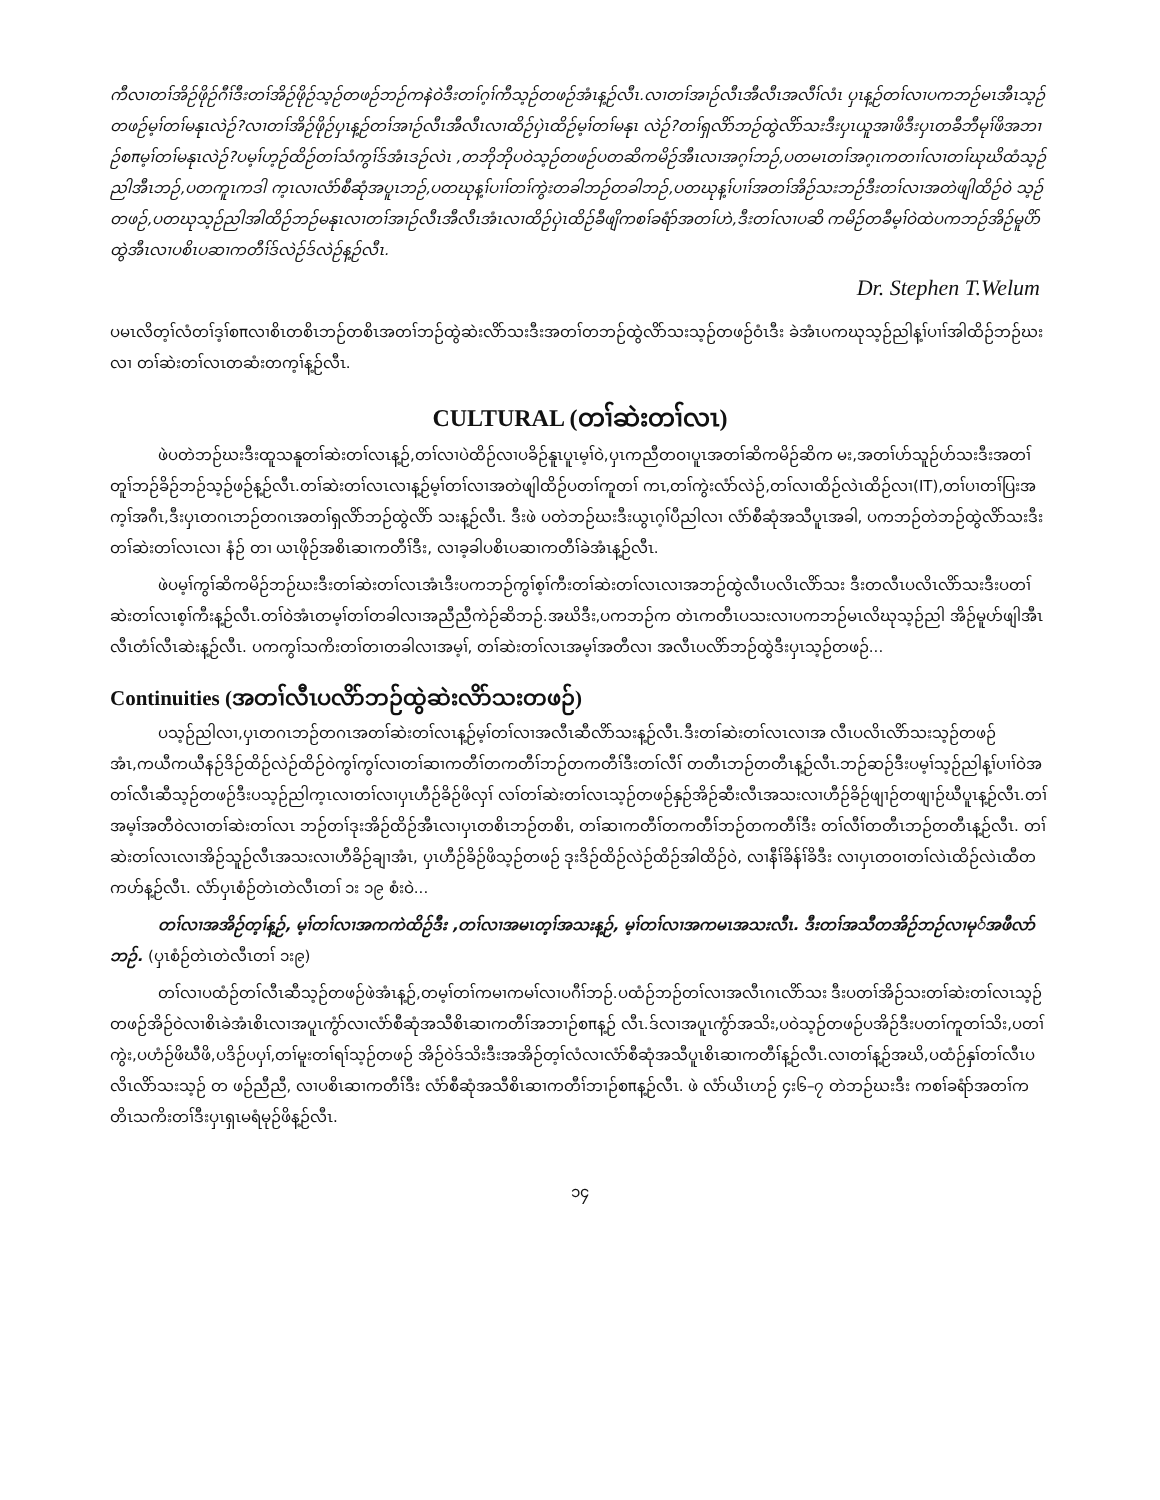ကီလၢတၢ်အိဉ်ဖိုဉ်ဂီၢ်ဒီးတၢ်အိဉ်ဖိုဉ်သ့ဉ်တဖဉ်ဘဉ်ကနဲဝဲဒီးတၢ်ဂ့ၢ်ကီသ့ဉ်တဖဉ်အံၤန့ဉ်လီၤ.လၢတၢ်အၢဉ်လီၤအီလီၤအလီၢ်လံၤ ပှၤန့ဉ်တၢ်လၢပကဘဉ်မၤအီၤသ့ဉ်တဖဉ်မ့ၢ်တၢ်မနုၤလဲဉ်?လၢတၢ်အိဉ်ဖိုဉ်ပှၤန့ဉ်တၢ်အၢဉ်လီၤအီလီၤလၢထိဉ်ပှဲၤထိဉ်မ့ၢ်တၢ်မနုၤ လဲဉ်?တၢ်ရှလိာ်ဘဉ်ထွဲလိာ်သးဒီးပှၤယူအၢဖိဒီးပှၤတခီဘီမုၢ်ဖိအဘၢဉ်စπမ့ၢ်တၢ်မနုၤလဲဉ်?ပမ့ၢ်ဟ့ဉ်ထိဉ်တၢ်သံကွၢ်ဒ်အံၤဒဉ်လဲၤ ,တဘိုဘိုပဝဲသ့ဉ်တဖဉ်ပတဆိကမိဉ်အီၤလၢအဂ့ၢ်ဘဉ်,ပတမၤတၢ်အဂ့ၤကတၢၢ်လၢတၢ်ဃုဃိထံသ့ဉ်ညါအီၤဘဉ်,ပတကူၤကဒါ က့ၤလၢလံာ်စီဆုံအပူၤဘဉ်,ပတဃုန့ၢ်ပၢၢ်တၢ်ကွဲးတခါဘဉ်တခါဘဉ်,ပတဃုန့ၢ်ပၢၢ်အတၢ်အိဉ်သးဘဉ်ဒီးတၢ်လၢအတဲဖျါထိဉ်ဝဲ သ့ဉ်တဖဉ်,ပတဃုသ့ဉ်ညါအါထိဉ်ဘဉ်မနုၤလၢတၢ်အၢဉ်လီၤအီလီၤအံၤလၢထိဉ်ပှဲၤထိဉ်ခီဖျိကစၢ်ခရံာ်အတၢ်ဟဲ,ဒီးတၢ်လၢပဆိ ကမိဉ်တခီမ့ၢ်ဝဲထဲပကဘဉ်အိဉ်မူပိာ်ထွဲအီၤလၢပစိၤပဆၢကတီၢ်ဒ်လဲဉ်ဒ်လဲဉ်န့ဉ်လီၤ.
Dr. Stephen T.Welum
ပမၤလိတ့ၢ်လံတၢ်ဒ့ၢ်စπလၢစိၤတစိၤဘဉ်တစိၤအတၢ်ဘဉ်ထွဲဆဲးလိာ်သးဒီးအတၢ်တဘဉ်ထွဲလိာ်သးသ့ဉ်တဖဉ်ဝံၤဒီး ခဲအံၤပကဃုသ့ဉ်ညါန့ၢ်ပၢၢ်အါထိဉ်ဘဉ်ဃးလၢ တၢ်ဆဲးတၢ်လၤတဆံးတက့ၢ်န့ဉ်လီၤ.
CULTURAL (တၢ်ဆဲးတၢ်လၤ)
ဖဲပတဲဘဉ်ဃးဒီးထူသနူတၢ်ဆဲးတၢ်လၤန့ဉ်,တၢ်လၢပဲထိဉ်လၢပခိဉ်နူၤပူၤမ့ၢ်ဝဲ,ပှၤကညီတဝၢပူၤအတၢ်ဆိကမိဉ်ဆိက မး,အတၢ်ဟ်သူဉ်ဟ်သးဒီးအတၢ်တူၢ်ဘဉ်ခိဉ်ဘဉ်သ့ဉ်ဖဉ်န့ဉ်လီၤ.တၢ်ဆဲးတၢ်လၤလၢန့ဉ်မ့ၢ်တၢ်လၢအတဲဖျါထိဉ်ပတၢ်ကူတၢ် ကၤ,တၢ်ကွဲးလံာ်လဲဉ်,တၢ်လၢထိဉ်လဲၤထိဉ်လၢ(IT),တၢ်ပၢတၢ်ပြးအက့ၢ်အဂီၤ,ဒီးပှၤတဂၤဘဉ်တဂၤအတၢ်ရှလိာ်ဘဉ်ထွဲလိာ် သးန့ဉ်လီၤ. ဒီးဖဲ ပတဲဘဉ်ဃးဒီးယွၤဂ့ၢ်ပီညါလၢ လံာ်စီဆုံအသီပူၤအခါ, ပကဘဉ်တဲဘဉ်ထွဲလိာ်သးဒီးတၢ်ဆဲးတၢ်လၤလၢ နံဉ် တၢ ယၤဖိုဉ်အစိၤဆၢကတီၢ်ဒီး, လၢခ့ခါပစိၤပဆၢကတီၢ်ခဲအံၤန့ဉ်လီၤ.
ဖဲပမ့ၢ်ကွၢ်ဆိကမိဉ်ဘဉ်ဃးဒီးတၢ်ဆဲးတၢ်လၤအံၤဒီးပကဘဉ်ကွၢ်စ့ၢ်ကီးတၢ်ဆဲးတၢ်လၤလၢအဘဉ်ထွဲလီၤပလိၤလိာ်သး ဒီးတလီၤပလိၤလိာ်သးဒီးပတၢ်ဆဲးတၢ်လၤစ့ၢ်ကီးန့ဉ်လီၤ.တၢ်ဝဲအံၤတမ့ၢ်တၢ်တခါလၢအညီညီကဲဉ်ဆိဘဉ်.အဃိဒီး,ပကဘဉ်က တဲၤကတီၤပသးလၢပကဘဉ်မၤလိဃုသ့ဉ်ညါ အိဉ်မူဟ်ဖျါအီၤလီၤတံၢ်လီၤဆဲးန့ဉ်လီၤ. ပကကွၢ်သကိးတၢ်တၢတခါလၢအမ့ၢ်, တၢ်ဆဲးတၢ်လၤအမ့ၢ်အတီလၢ အလီၤပလိာ်ဘဉ်ထွဲဒီးပှၤသ့ဉ်တဖဉ်...
Continuities (အတၢ်လီၤပလိာ်ဘဉ်ထွဲဆဲးလိာ်သးတဖဉ်)
ပသ့ဉ်ညါလၢ,ပှၤတဂၤဘဉ်တဂၤအတၢ်ဆဲးတၢ်လၤန့ဉ်မ့ၢ်တၢ်လၢအလီၤဆီလိာ်သးန့ဉ်လီၤ.ဒီးတၢ်ဆဲးတၢ်လၤလၢအ လီၤပလိၤလိာ်သးသ့ဉ်တဖဉ်အံၤ,ကယီကယီနဉ်ဒိဉ်ထိဉ်လဲဉ်ထိဉ်ဝဲကွၢ်ကွၢ်လၢတၢ်ဆၢကတီၢ်တကတီၢ်ဘဉ်တကတီၢ်ဒီးတၢ်လီၢ် တတီၤဘဉ်တတီၤန့ဉ်လီၤ.ဘဉ်ဆဉ်ဒီးပမ့ၢ်သ့ဉ်ညါန့ၢ်ပၢၢ်ဝဲအတၢ်လီၤဆီသ့ဉ်တဖဉ်ဒီးပသ့ဉ်ညါက့ၤလၢတၢ်လၢပှၤဟီဉ်ခိဉ်ဖိလှၢ် လၢ်တၢ်ဆဲးတၢ်လၤသ့ဉ်တဖဉ်နှဉ်အိဉ်ဆီးလီၤအသးလၢဟီဉ်ခိဉ်ဖျၢဉ်တဖျၢဉ်ဃီပူၤန့ဉ်လီၤ.တၢ်အမ့ၢ်အတီဝဲလၢတၢ်ဆဲးတၢ်လၤ ဘဉ်တၢ်ဒုးအိဉ်ထိဉ်အီၤလၢပှၤတစိၤဘဉ်တစိၤ, တၢ်ဆၢကတီၢ်တကတီၢ်ဘဉ်တကတီၢ်ဒီး တၢ်လီၢ်တတီၤဘဉ်တတီၤန့ဉ်လီၤ. တၢ်ဆဲးတၢ်လၤလၢအိဉ်သူဉ်လီၤအသးလၢဟီခိဉ်ချၢအံၤ, ပှၤဟီဉ်ခိဉ်ဖိသ့ဉ်တဖဉ် ဒုးဒိဉ်ထိဉ်လဲဉ်ထိဉ်အါထိဉ်ဝဲ, လၢနီၢ်ခိန်ၢ်ခိဒီး လၢပှၤတဝၢတၢ်လဲၤထိဉ်လဲၤထီတကဟ်န့ဉ်လီၤ. လံာ်ပှၤစံဉ်တဲၤတဲလီၤတၢ် ၁း ၁၉ စံးဝဲ...
တၢ်လၢအအိဉ်တ့ၢ်န့ဉ်, မ့ၢ်တၢ်လၢအကကဲထိဉ်ဒီး ,တၢ်လၢအမၤတ့ၢ်အသးန့ဉ်, မ့ၢ်တၢ်လၢအကမၤအသးလီၤ. ဒီးတၢ်အသီတအိဉ်ဘဉ်လၢမု်အဖီလာ်ဘဉ်. (ပှၤစံဉ်တဲၤတဲလီၤတၢ် ၁း၉)
တၢ်လၢပထံဉ်တၢ်လီၤဆီသ့ဉ်တဖဉ်ဖဲအံၤန့ဉ်,တမ့ၢ်တၢ်ကမၢကမၢ်လၢပဂီၢ်ဘဉ်.ပထံဉ်ဘဉ်တၢ်လၢအလီၤဂၤလိာ်သး ဒီးပတၢ်အိဉ်သးတၢ်ဆဲးတၢ်လၤသ့ဉ်တဖဉ်အိဉ်ဝဲလၢစိၤခဲအံၤစိၤလၢအပူၤကွံာ်လၢလံာ်စီဆုံအသီစိၤဆၢကတီၢ်အဘၢဉ်စπန့ဉ် လီၤ.ဒ်လၢအပူၤကွံာ်အသိး,ပဝဲသ့ဉ်တဖဉ်ပအိဉ်ဒီးပတၢ်ကူတၢ်သိး,ပတၢ်ကွဲး,ပဟံဉ်ဖိဃီဖိ,ပဒိဉ်ပပှၢ်,တၢ်မူးတၢ်ရၢ်သ့ဉ်တဖဉ် အိဉ်ဝဲဒ်သိးဒီးအအိဉ်တ့ၢ်လံလၢလံာ်စီဆုံအသီပူၤစိၤဆၢကတီၢ်န့ဉ်လီၤ.လၢတၢ်န့ဉ်အဃိ,ပထံဉ်နှၢ်တၢ်လီၤပလိၤလိာ်သးသ့ဉ် တ ဖဉ်ညီညီ, လၢပစိၤဆၢကတီၢ်ဒီး လံာ်စီဆုံအသီစိၤဆၢကတီၢ်ဘၢဉ်စπန့ဉ်လီၤ. ဖဲ လံာ်ယိၤဟဉ် ၄း၆–၇ တဲဘဉ်ဃးဒီး ကစၢ်ခရံာ်အတၢ်ကတိၤသကိးတၢ်ဒီးပှၤရှၤမရံမုဉ်ဖိန့ဉ်လီၤ.
၁၄